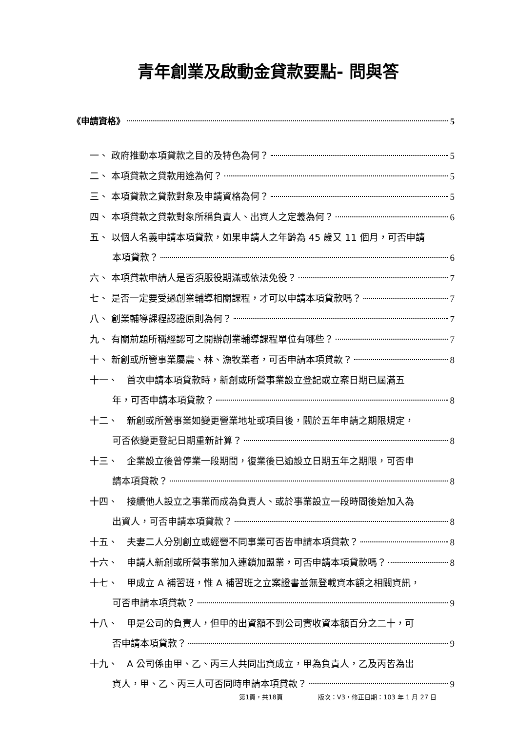青年創業及啟動金貸款要點- 問與答
《申請資格》 5
一、 政府推動本項貸款之目的及特色為何？ 5
二、 本項貸款之貸款用途為何？ 5
三、 本項貸款之貸款對象及申請資格為何？ 5
四、 本項貸款之貸款對象所稱負責人、出資人之定義為何？ 6
五、 以個人名義申請本項貸款，如果申請人之年齡為 45 歲又 11 個月，可否申請
本項貸款？ 6
六、 本項貸款申請人是否須服役期滿或依法免役？ 7
七、 是否一定要受過創業輔導相關課程，才可以申請本項貸款嗎？ 7
八、 創業輔導課程認證原則為何？ 7
九、 有關前題所稱經認可之開辦創業輔導課程單位有哪些？ 7
十、 新創或所營事業屬農、林、漁牧業者，可否申請本項貸款？ 8
十一、　首次申請本項貸款時，新創或所營事業設立登記或立案日期已屆滿五
年，可否申請本項貸款？ 8
十二、　新創或所營事業如變更營業地址或項目後，關於五年申請之期限規定，
可否依變更登記日期重新計算？ 8
十三、　企業設立後曾停業一段期間，復業後已逾設立日期五年之期限，可否申
請本項貸款？ 8
十四、　接續他人設立之事業而成為負責人、或於事業設立一段時間後始加入為
出資人，可否申請本項貸款？ 8
十五、　夫妻二人分別創立或經營不同事業可否皆申請本項貸款？ 8
十六、　申請人新創或所營事業加入連鎖加盟業，可否申請本項貸款嗎？ 8
十七、　甲成立 A 補習班，惟 A 補習班之立案證書並無登載資本額之相關資訊，
可否申請本項貸款？ 9
十八、　甲是公司的負責人，但甲的出資額不到公司實收資本額百分之二十，可
否申請本項貸款？ 9
十九、　A 公司係由甲、乙、丙三人共同出資成立，甲為負責人，乙及丙皆為出
資人，甲、乙、丙三人可否同時申請本項貸款？ 9
第1頁，共18頁 版次：V3，修正日期：103 年 1 月 27 日